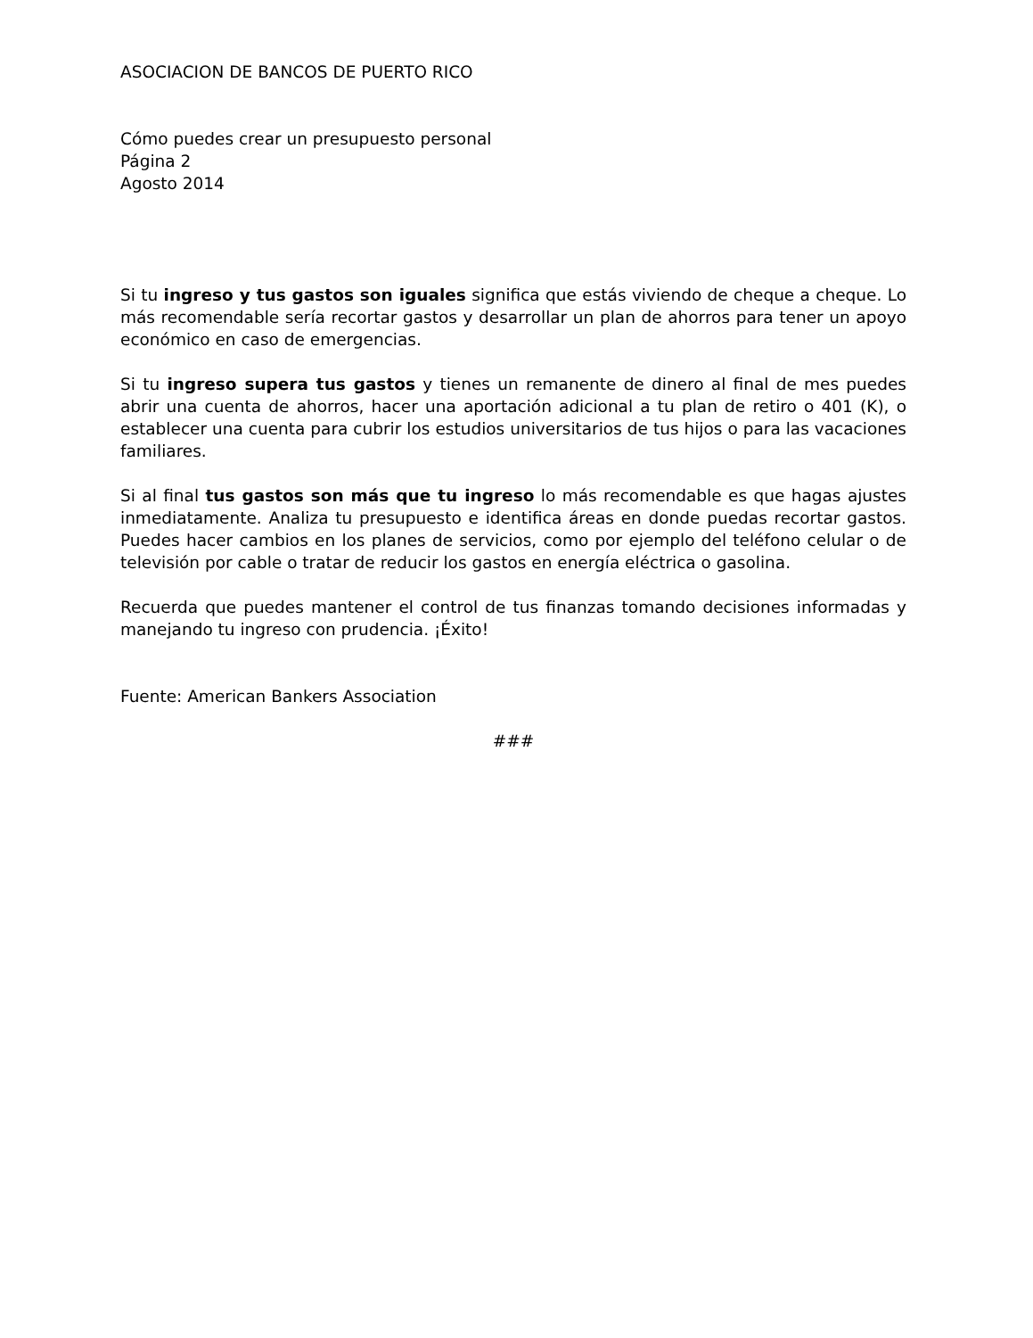ASOCIACION DE BANCOS DE PUERTO RICO
Cómo puedes crear un presupuesto personal
Página 2
Agosto 2014
Si tu ingreso y tus gastos son iguales significa que estás viviendo de cheque a cheque. Lo más recomendable sería recortar gastos y desarrollar un plan de ahorros para tener un apoyo económico en caso de emergencias.
Si tu ingreso supera tus gastos y tienes un remanente de dinero al final de mes puedes abrir una cuenta de ahorros, hacer una aportación adicional a tu plan de retiro o 401 (K), o establecer una cuenta para cubrir los estudios universitarios de tus hijos o para las vacaciones familiares.
Si al final tus gastos son más que tu ingreso lo más recomendable es que hagas ajustes inmediatamente. Analiza tu presupuesto e identifica áreas en donde puedas recortar gastos. Puedes hacer cambios en los planes de servicios, como por ejemplo del teléfono celular o de televisión por cable o tratar de reducir los gastos en energía eléctrica o gasolina.
Recuerda que puedes mantener el control de tus finanzas tomando decisiones informadas y manejando tu ingreso con prudencia. ¡Éxito!
Fuente: American Bankers Association
###